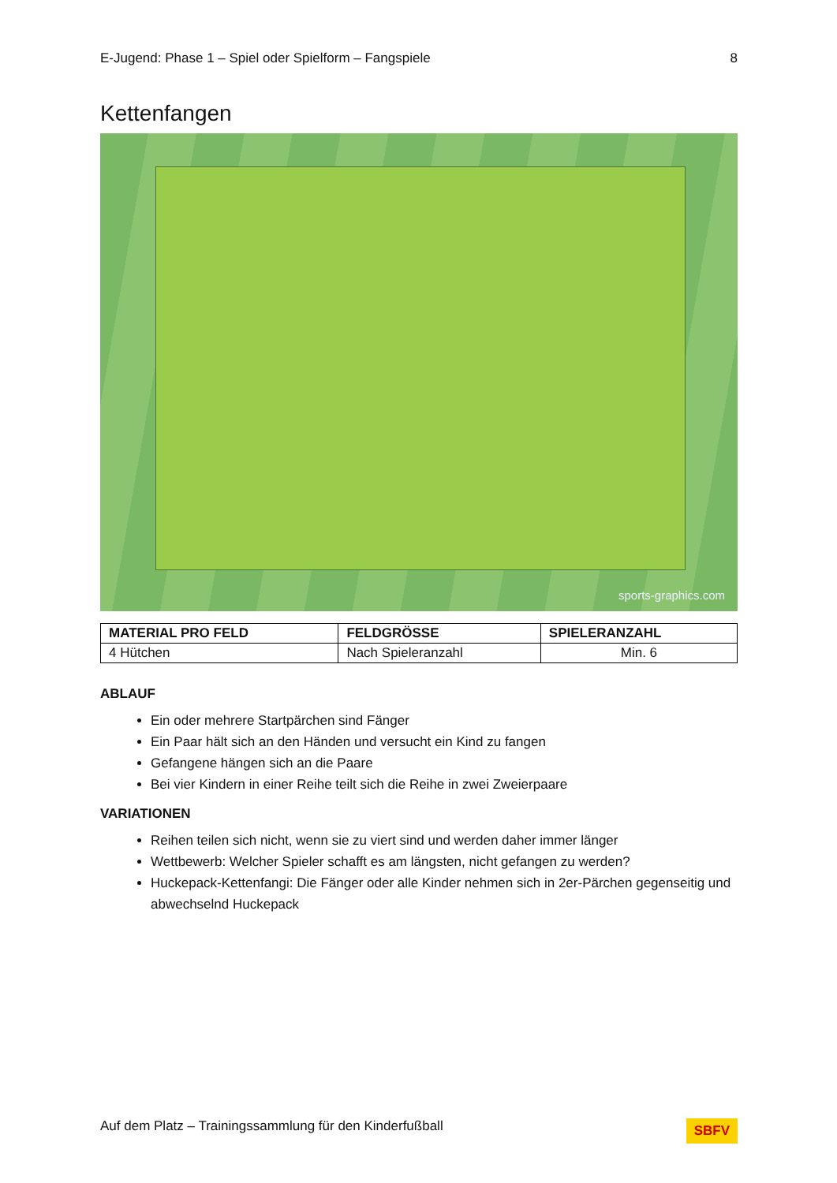E-Jugend: Phase 1 – Spiel oder Spielform – Fangspiele 8
Kettenfangen
sports-graphics.com
| MATERIAL PRO FELD | FELDGRÖSSE | SPIELERANZAHL |
| --- | --- | --- |
| 4 Hütchen | Nach Spieleranzahl | Min. 6 |
ABLAUF
Ein oder mehrere Startpärchen sind Fänger
Ein Paar hält sich an den Händen und versucht ein Kind zu fangen
Gefangene hängen sich an die Paare
Bei vier Kindern in einer Reihe teilt sich die Reihe in zwei Zweierpaare
VARIATIONEN
Reihen teilen sich nicht, wenn sie zu viert sind und werden daher immer länger
Wettbewerb: Welcher Spieler schafft es am längsten, nicht gefangen zu werden?
Huckepack-Kettenfangi: Die Fänger oder alle Kinder nehmen sich in 2er-Pärchen gegenseitig und abwechselnd Huckepack
Auf dem Platz – Trainingssammlung für den Kinderfußball SBFV